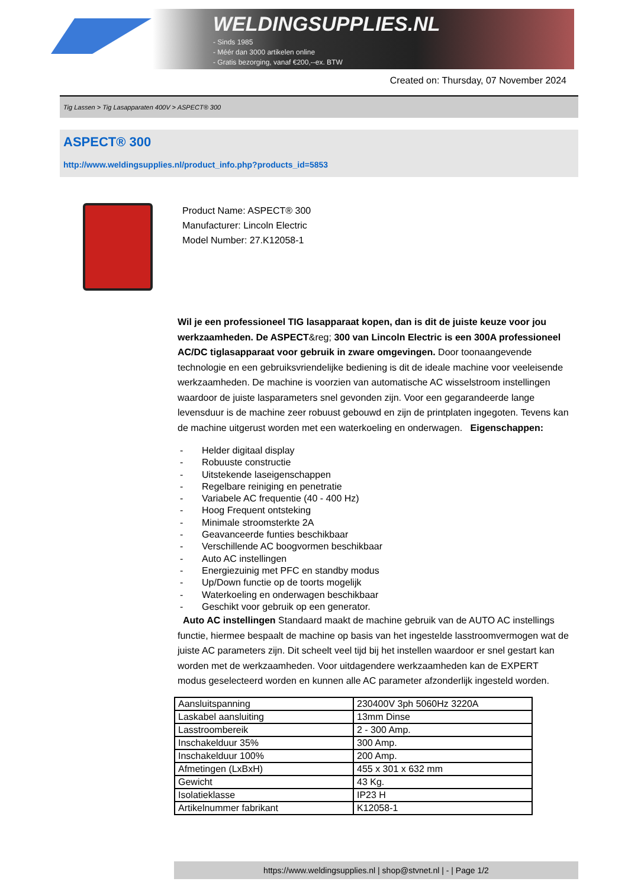WELDINGSUPPLIES.NL
- Sinds 1985
- Méér dan 3000 artikelen online
- Gratis bezorging, vanaf €200,--ex. BTW
Created on: Thursday, 07 November 2024
Tig Lassen > Tig Lasapparaten 400V > ASPECT® 300
ASPECT® 300
http://www.weldingsupplies.nl/product_info.php?products_id=5853
Product Name: ASPECT® 300
Manufacturer: Lincoln Electric
Model Number: 27.K12058-1
Wil je een professioneel TIG lasapparaat kopen, dan is dit de juiste keuze voor jou werkzaamheden. De ASPECT&reg; 300 van Lincoln Electric is een 300A professioneel AC/DC tiglasapparaat voor gebruik in zware omgevingen. Door toonaangevende technologie en een gebruiksvriendelijke bediening is dit de ideale machine voor veeleisende werkzaamheden. De machine is voorzien van automatische AC wisselstroom instellingen waardoor de juiste lasparameters snel gevonden zijn. Voor een gegarandeerde lange levensduur is de machine zeer robuust gebouwd en zijn de printplaten ingegoten. Tevens kan de machine uitgerust worden met een waterkoeling en onderwagen. Eigenschappen:
- Helder digitaal display
- Robuuste constructie
- Uitstekende laseigenschappen
- Regelbare reiniging en penetratie
- Variabele AC frequentie (40 - 400 Hz)
- Hoog Frequent ontsteking
- Minimale stroomsterkte 2A
- Geavanceerde funties beschikbaar
- Verschillende AC boogvormen beschikbaar
- Auto AC instellingen
- Energiezuinig met PFC en standby modus
- Up/Down functie op de toorts mogelijk
- Waterkoeling en onderwagen beschikbaar
- Geschikt voor gebruik op een generator.
Auto AC instellingen Standaard maakt de machine gebruik van de AUTO AC instellings functie, hiermee bespaalt de machine op basis van het ingestelde lasstroomvermogen wat de juiste AC parameters zijn. Dit scheelt veel tijd bij het instellen waardoor er snel gestart kan worden met de werkzaamheden. Voor uitdagendere werkzaamheden kan de EXPERT modus geselecteerd worden en kunnen alle AC parameter afzonderlijk ingesteld worden.
| Aansluitspanning | 230400V 3ph 5060Hz 3220A |
| Laskabel aansluiting | 13mm Dinse |
| Lasstroombereik | 2 - 300 Amp. |
| Inschakelduur 35% | 300 Amp. |
| Inschakelduur 100% | 200 Amp. |
| Afmetingen (LxBxH) | 455 x 301 x 632 mm |
| Gewicht | 43 Kg. |
| Isolatieklasse | IP23 H |
| Artikelnummer fabrikant | K12058-1 |
https://www.weldingsupplies.nl | shop@stvnet.nl | - | Page 1/2